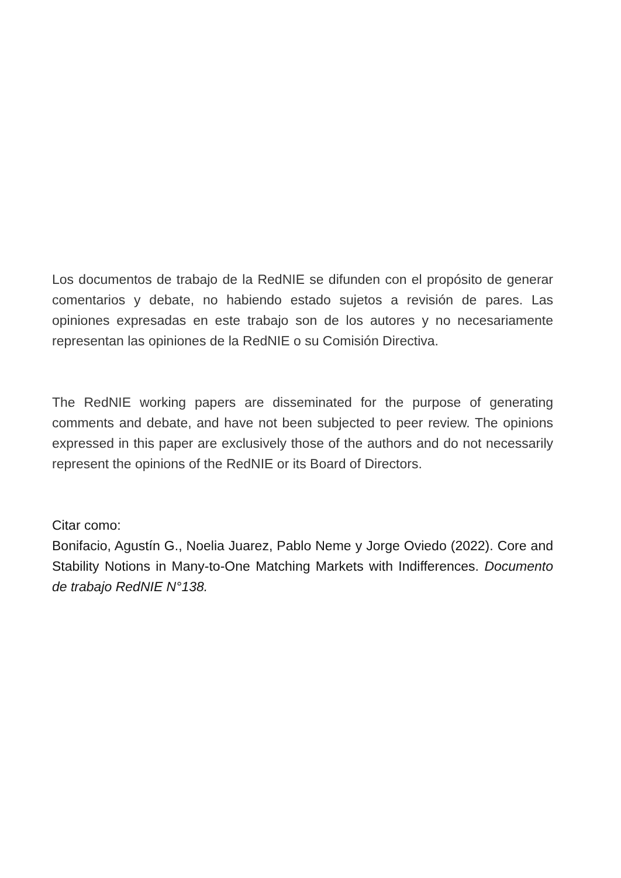Los documentos de trabajo de la RedNIE se difunden con el propósito de generar comentarios y debate, no habiendo estado sujetos a revisión de pares. Las opiniones expresadas en este trabajo son de los autores y no necesariamente representan las opiniones de la RedNIE o su Comisión Directiva.
The RedNIE working papers are disseminated for the purpose of generating comments and debate, and have not been subjected to peer review. The opinions expressed in this paper are exclusively those of the authors and do not necessarily represent the opinions of the RedNIE or its Board of Directors.
Citar como:
Bonifacio, Agustín G., Noelia Juarez, Pablo Neme y Jorge Oviedo (2022). Core and Stability Notions in Many-to-One Matching Markets with Indifferences. Documento de trabajo RedNIE N°138.